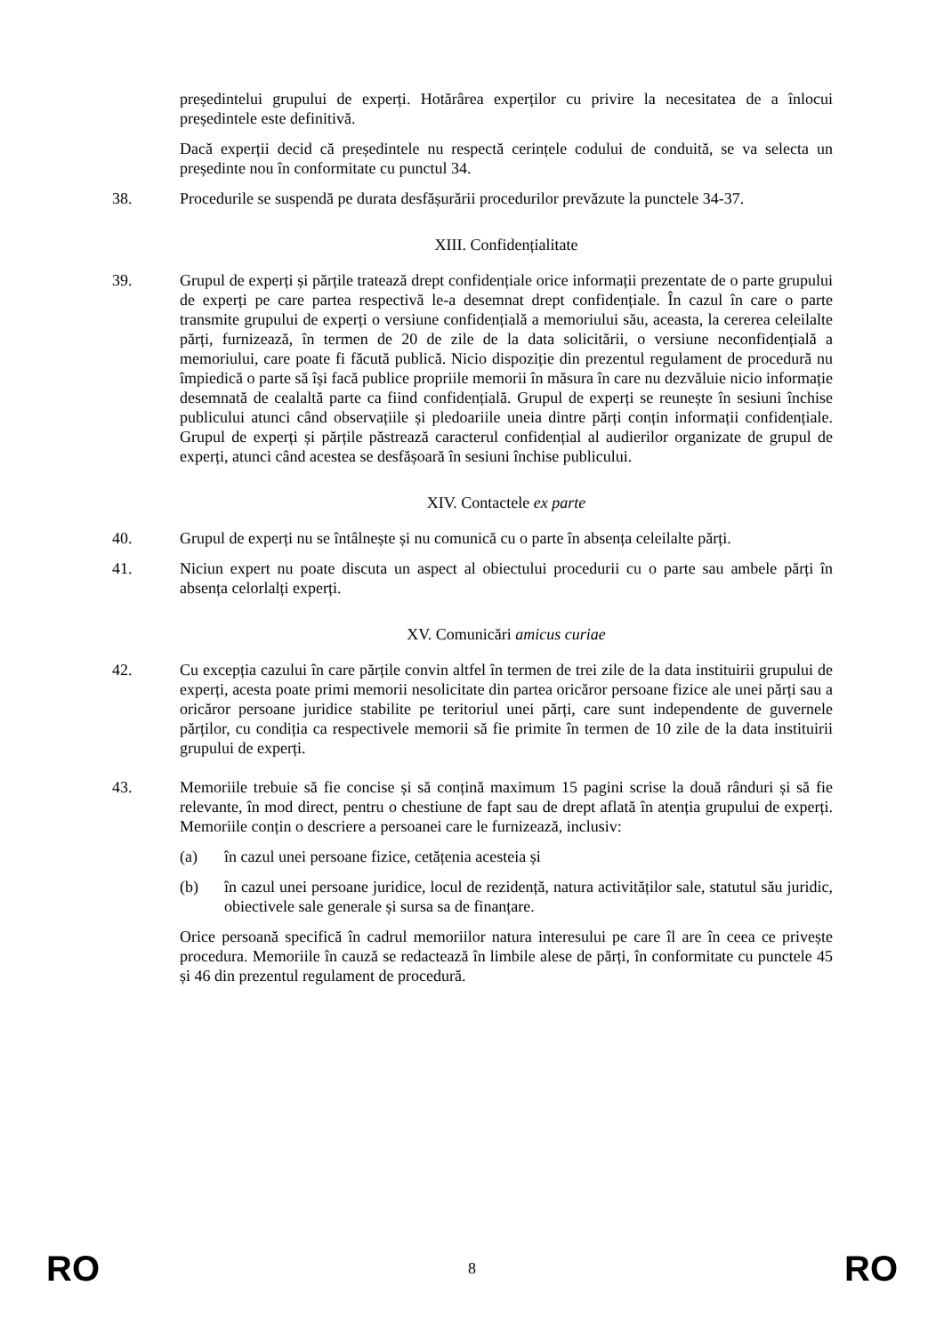președintelui grupului de experți. Hotărârea experților cu privire la necesitatea de a înlocui președintele este definitivă.
Dacă experții decid că președintele nu respectă cerințele codului de conduită, se va selecta un președinte nou în conformitate cu punctul 34.
38. Procedurile se suspendă pe durata desfășurării procedurilor prevăzute la punctele 34-37.
XIII. Confidențialitate
39. Grupul de experți și părțile tratează drept confidențiale orice informații prezentate de o parte grupului de experți pe care partea respectivă le-a desemnat drept confidențiale. În cazul în care o parte transmite grupului de experți o versiune confidențială a memoriului său, aceasta, la cererea celeilalte părți, furnizează, în termen de 20 de zile de la data solicitării, o versiune neconfidențială a memoriului, care poate fi făcută publică. Nicio dispoziție din prezentul regulament de procedură nu împiedică o parte să își facă publice propriile memorii în măsura în care nu dezvăluie nicio informație desemnată de cealaltă parte ca fiind confidențială. Grupul de experți se reunește în sesiuni închise publicului atunci când observațiile și pledoariile uneia dintre părți conțin informații confidențiale. Grupul de experți și părțile păstrează caracterul confidențial al audierilor organizate de grupul de experți, atunci când acestea se desfășoară în sesiuni închise publicului.
XIV. Contactele ex parte
40. Grupul de experți nu se întâlnește și nu comunică cu o parte în absența celeilalte părți.
41. Niciun expert nu poate discuta un aspect al obiectului procedurii cu o parte sau ambele părți în absența celorlalți experți.
XV. Comunicări amicus curiae
42. Cu excepția cazului în care părțile convin altfel în termen de trei zile de la data instituirii grupului de experți, acesta poate primi memorii nesolicitate din partea oricăror persoane fizice ale unei părți sau a oricăror persoane juridice stabilite pe teritoriul unei părți, care sunt independente de guvernele părților, cu condiția ca respectivele memorii să fie primite în termen de 10 zile de la data instituirii grupului de experți.
43. Memoriile trebuie să fie concise și să conțină maximum 15 pagini scrise la două rânduri și să fie relevante, în mod direct, pentru o chestiune de fapt sau de drept aflată în atenția grupului de experți. Memoriile conțin o descriere a persoanei care le furnizează, inclusiv:
(a) în cazul unei persoane fizice, cetățenia acesteia și
(b) în cazul unei persoane juridice, locul de rezidență, natura activităților sale, statutul său juridic, obiectivele sale generale și sursa sa de finanțare.
Orice persoană specifică în cadrul memoriilor natura interesului pe care îl are în ceea ce privește procedura. Memoriile în cauză se redactează în limbile alese de părți, în conformitate cu punctele 45 și 46 din prezentul regulament de procedură.
RO 8 RO